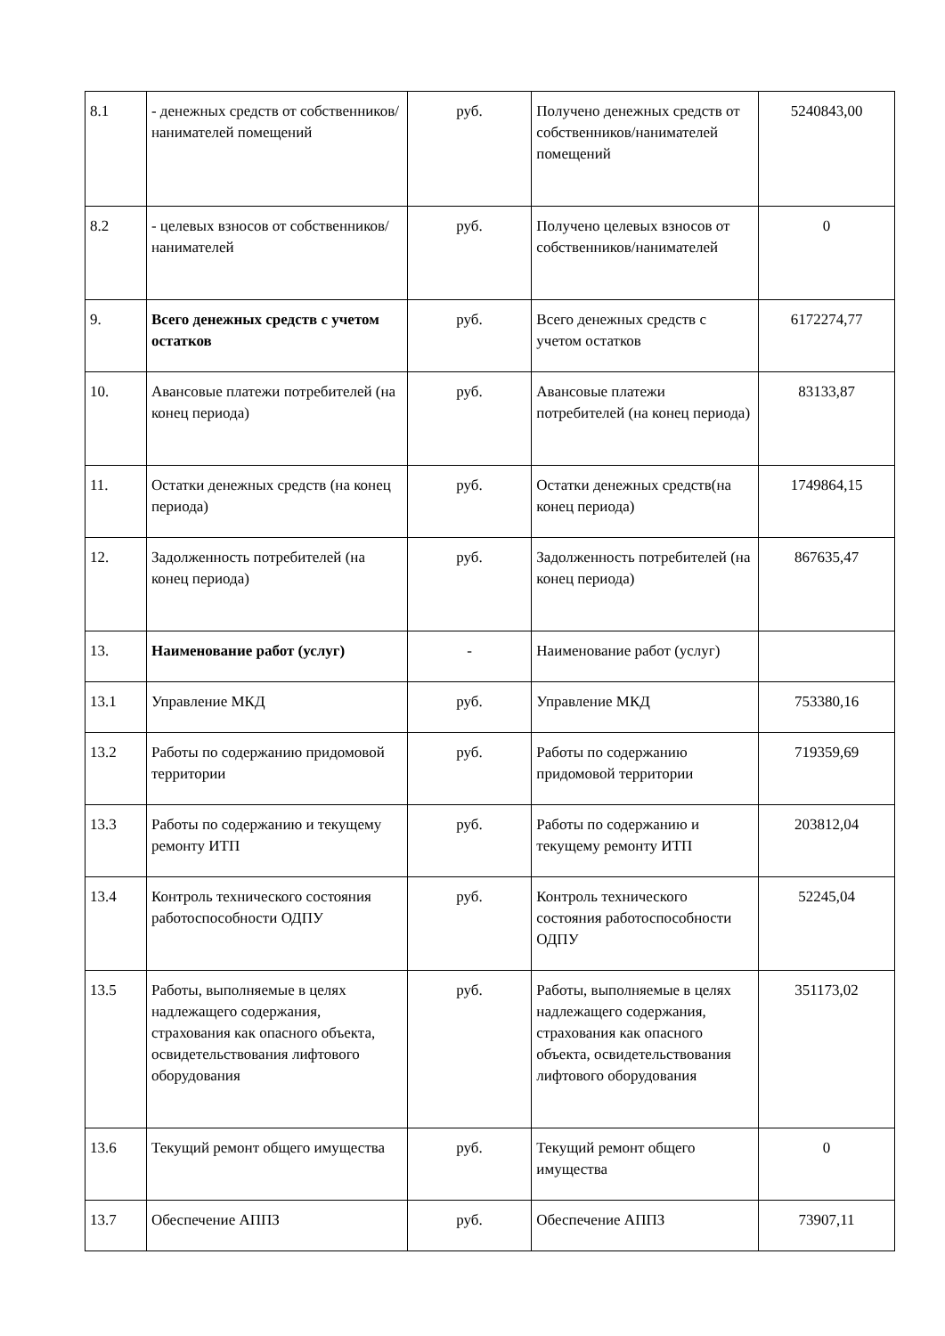| 8.1 | - денежных средств от собственников/ нанимателей помещений | руб. | Получено денежных средств от собственников/нанимателей помещений | 5240843,00 |
| 8.2 | - целевых взносов от собственников/ нанимателей | руб. | Получено целевых взносов от собственников/нанимателей | 0 |
| 9. | Всего денежных средств с учетом остатков | руб. | Всего денежных средств с учетом остатков | 6172274,77 |
| 10. | Авансовые платежи потребителей (на конец периода) | руб. | Авансовые платежи потребителей (на конец периода) | 83133,87 |
| 11. | Остатки денежных средств (на конец периода) | руб. | Остатки денежных средств(на конец периода) | 1749864,15 |
| 12. | Задолженность потребителей (на конец периода) | руб. | Задолженность потребителей (на конец периода) | 867635,47 |
| 13. | Наименование работ (услуг) | - | Наименование работ (услуг) | |
| 13.1 | Управление МКД | руб. | Управление МКД | 753380,16 |
| 13.2 | Работы по содержанию придомовой территории | руб. | Работы по содержанию придомовой территории | 719359,69 |
| 13.3 | Работы по содержанию и текущему ремонту ИТП | руб. | Работы по содержанию и текущему ремонту ИТП | 203812,04 |
| 13.4 | Контроль технического состояния работоспособности ОДПУ | руб. | Контроль технического состояния работоспособности ОДПУ | 52245,04 |
| 13.5 | Работы, выполняемые в целях надлежащего содержания, страхования как опасного объекта, освидетельствования лифтового оборудования | руб. | Работы, выполняемые в целях надлежащего содержания, страхования как опасного объекта, освидетельствования лифтового оборудования | 351173,02 |
| 13.6 | Текущий ремонт общего имущества | руб. | Текущий ремонт общего имущества | 0 |
| 13.7 | Обеспечение АППЗ | руб. | Обеспечение АППЗ | 73907,11 |